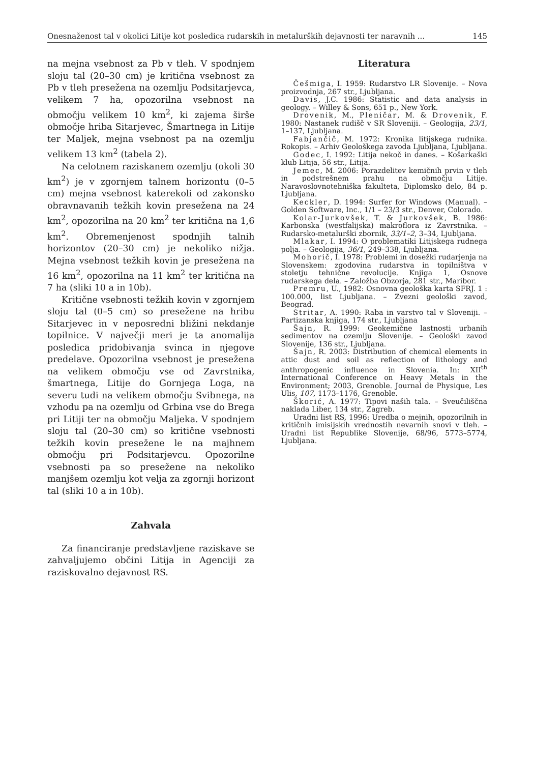Onesnaženost tal v okolici Litije kot posledica rudarskih in metalurških dejavnosti ter naravnih ... 145
na mejna vsebnost za Pb v tleh. V spodnjem sloju tal (20–30 cm) je kritična vsebnost za Pb v tleh presežena na ozemlju Podsitarjevca, velikem 7 ha, opozorilna vsebnost na območju velikem 10 km<sup>2</sup>, ki zajema širše območje hriba Sitarjevec, Šmartnega in Litije ter Maljek, mejna vsebnost pa na ozemlju velikem 13 km<sup>2</sup> (tabela 2).
Na celotnem raziskanem ozemlju (okoli 30 km<sup>2</sup>) je v zgornjem talnem horizontu (0–5 cm) mejna vsebnost katerekoli od zakonsko obravnavanih težkih kovin presežena na 24 km<sup>2</sup>, opozorilna na 20 km<sup>2</sup> ter kritična na 1,6 km<sup>2</sup>. Obremenjenost spodnjih talnih horizontov (20–30 cm) je nekoliko nižja. Mejna vsebnost težkih kovin je presežena na 16 km<sup>2</sup>, opozorilna na 11 km<sup>2</sup> ter kritična na 7 ha (sliki 10 a in 10b).
Kritične vsebnosti težkih kovin v zgornjem sloju tal (0–5 cm) so presežene na hribu Sitarjevec in v neposredni bližini nekdanje topilnice. V največji meri je ta anomalija posledica pridobivanja svinca in njegove predelave. Opozorilna vsebnost je presežena na velikem območju vse od Zavrstnika, šmartnega, Litije do Gornjega Loga, na severu tudi na velikem območju Svibnega, na vzhodu pa na ozemlju od Grbina vse do Brega pri Litiji ter na območju Maljeka. V spodnjem sloju tal (20–30 cm) so kritične vsebnosti težkih kovin presežene le na majhnem območju pri Podsitarjevcu. Opozorilne vsebnosti pa so presežene na nekoliko manjšem ozemlju kot velja za zgornji horizont tal (sliki 10 a in 10b).
Zahvala
Za financiranje predstavljene raziskave se zahvaljujemo občini Litija in Agenciji za raziskovalno dejavnost RS.
Literatura
Češmiga, I. 1959: Rudarstvo LR Slovenije. – Nova proizvodnja, 267 str., Ljubljana.
Davis, J.C. 1986: Statistic and data analysis in geology. – Willey & Sons, 651 p., New York.
Drovenik, M., Pleničar, M. & Drovenik, F. 1980: Nastanek rudišč v SR Sloveniji. – Geologija, 23/1, 1–137, Ljubljana.
Fabjančič, M. 1972: Kronika litijskega rudnika. Rokopis. – Arhiv Geološkega zavoda Ljubljana, Ljubljana.
Godec, I. 1992: Litija nekoč in danes. – Košarkaški klub Litija, 56 str., Litija.
Jemec, M. 2006: Porazdelitev kemičnih prvin v tleh in podstrešnem prahu na območju Litije. Naravoslovnotehniška fakulteta, Diplomsko delo, 84 p. Ljubljana.
Keckler, D. 1994: Surfer for Windows (Manual). – Golden Software, Inc., 1/1 – 23/3 str., Denver, Colorado.
Kolar-Jurkovšek, T. & Jurkovšek, B. 1986: Karbonska (westfalijska) makroflora iz Zavrstnika. – Rudarsko-metalurški zbornik, 33/1–2, 3–34, Ljubljana.
Mlakar, I. 1994: O problematiki Litijskega rudnega polja. – Geologija, 36/1, 249–338, Ljubljana.
Mohorič, I. 1978: Problemi in dosežki rudarjenja na Slovenskem: zgodovina rudarstva in topilništva v stoletju tehnične revolucije. Knjiga 1, Osnove rudarskega dela. – Založba Obzorja, 281 str., Maribor.
Premru, U., 1982: Osnovna geološka karta SFRJ. 1 : 100.000, list Ljubljana. – Zvezni geološki zavod, Beograd.
Stritar, A. 1990: Raba in varstvo tal v Sloveniji. – Partizanska knjiga, 174 str., Ljubljana
Šajn, R. 1999: Geokemične lastnosti urbanih sedimentov na ozemlju Slovenije. – Geološki zavod Slovenije, 136 str., Ljubljana.
Šajn, R. 2003: Distribution of chemical elements in attic dust and soil as reflection of lithology and anthropogenic influence in Slovenia. In: XII<sup>th</sup> International Conference on Heavy Metals in the Environment; 2003, Grenoble. Journal de Physique, Les Ulis, 107, 1173–1176, Grenoble.
Škorić, A. 1977: Tipovi naših tala. – Sveučiliščna naklada Liber, 134 str., Zagreb.
Uradni list RS, 1996: Uredba o mejnih, opozorilnih in kritičnih imisijskih vrednostih nevarnih snovi v tleh. – Uradni list Republike Slovenije, 68/96, 5773–5774, Ljubljana.